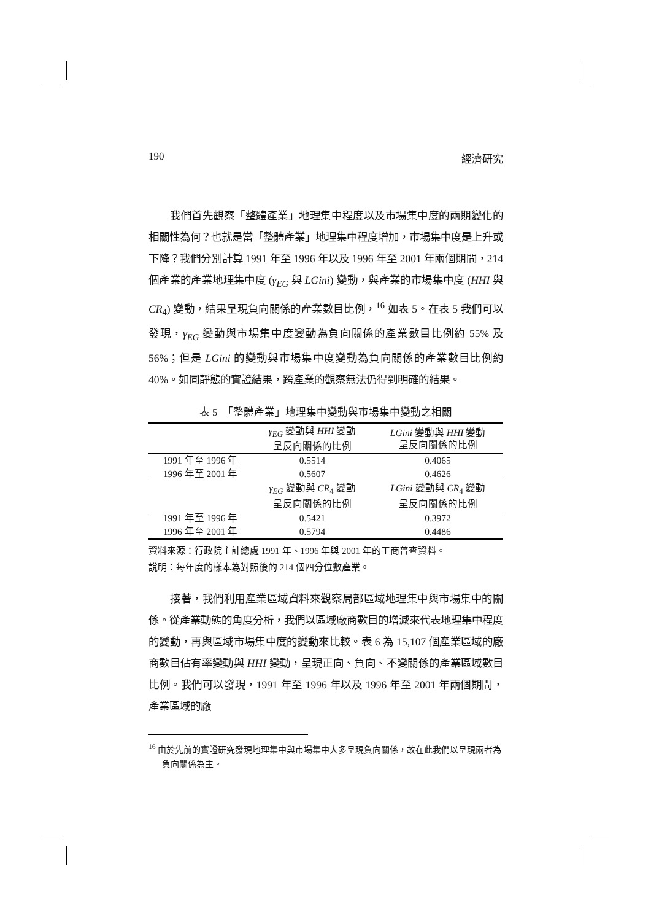190 經濟研究
我們首先觀察「整體產業」地理集中程度以及市場集中度的兩期變化的相關性為何？也就是當「整體產業」地理集中程度增加，市場集中度是上升或下降？我們分別計算 1991 年至 1996 年以及 1996 年至 2001 年兩個期間，214 個產業的產業地理集中度 (γ<sub>EG</sub> 與 LGini) 變動，與產業的市場集中度 (HHI 與 CR<sub>4</sub>) 變動，結果呈現負向關係的產業數目比例，<sup>16</sup> 如表 5。在表 5 我們可以發現，γ<sub>EG</sub> 變動與市場集中度變動為負向關係的產業數目比例約 55% 及 56%；但是 LGini 的變動與市場集中度變動為負向關係的產業數目比例約 40%。如同靜態的實證結果，跨產業的觀察無法仍得到明確的結果。
表 5　「整體產業」地理集中變動與市場集中變動之相關
| | γ<sub>EG</sub> 變動與 HHI 變動 呈反向關係的比例 | LGini 變動與 HHI 變動 呈反向關係的比例 |
| 1991 年至 1996 年 | 0.5514 | 0.4065 |
| 1996 年至 2001 年 | 0.5607 | 0.4626 |
| | γ<sub>EG</sub> 變動與 CR<sub>4</sub> 變動 呈反向關係的比例 | LGini 變動與 CR<sub>4</sub> 變動 呈反向關係的比例 |
| 1991 年至 1996 年 | 0.5421 | 0.3972 |
| 1996 年至 2001 年 | 0.5794 | 0.4486 |
資料來源：行政院主計總處 1991 年、1996 年與 2001 年的工商普查資料。
說明：每年度的樣本為對照後的 214 個四分位數產業。
接著，我們利用產業區域資料來觀察局部區域地理集中與市場集中的關係。從產業動態的角度分析，我們以區域廠商數目的增減來代表地理集中程度的變動，再與區域市場集中度的變動來比較。表 6 為 15,107 個產業區域的廠商數目佔有率變動與 HHI 變動，呈現正向、負向、不變關係的產業區域數目比例。我們可以發現，1991 年至 1996 年以及 1996 年至 2001 年兩個期間，產業區域的廠
<sup>16</sup> 由於先前的實證研究發現地理集中與市場集中大多呈現負向關係，故在此我們以呈現兩者為負向關係為主。